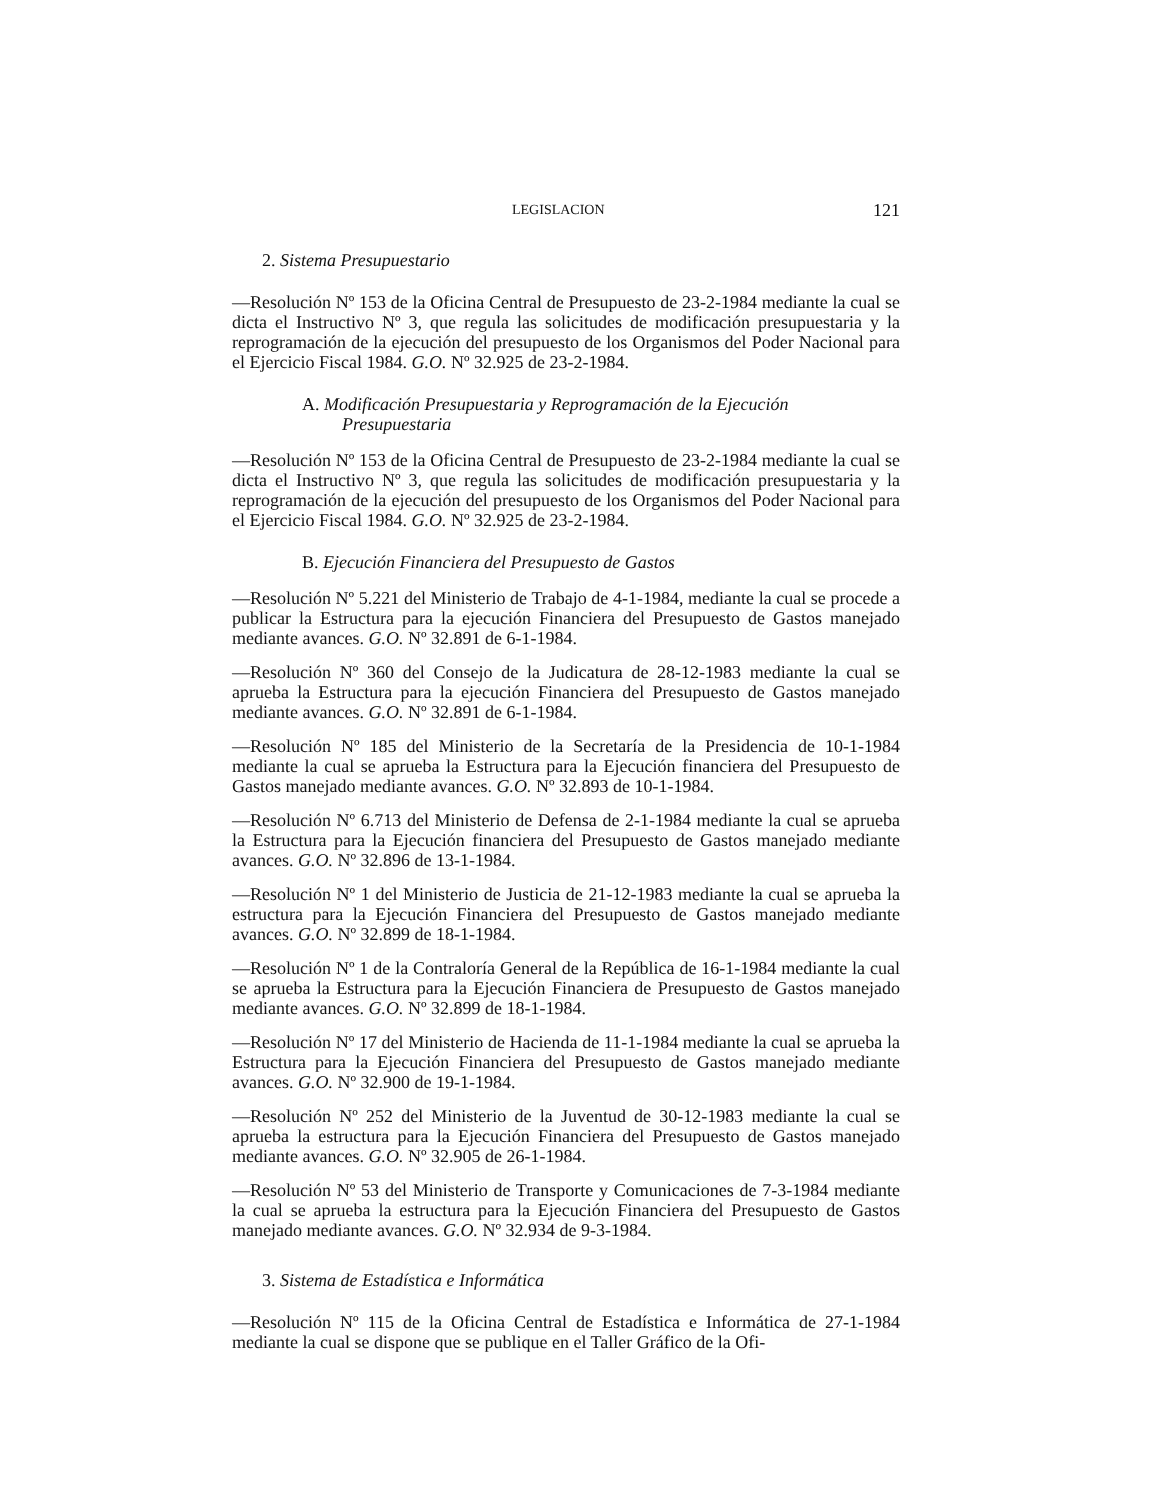LEGISLACION 121
2. Sistema Presupuestario
—Resolución Nº 153 de la Oficina Central de Presupuesto de 23-2-1984 mediante la cual se dicta el Instructivo Nº 3, que regula las solicitudes de modificación presupuestaria y la reprogramación de la ejecución del presupuesto de los Organismos del Poder Nacional para el Ejercicio Fiscal 1984. G.O. Nº 32.925 de 23-2-1984.
A. Modificación Presupuestaria y Reprogramación de la Ejecución Presupuestaria
—Resolución Nº 153 de la Oficina Central de Presupuesto de 23-2-1984 mediante la cual se dicta el Instructivo Nº 3, que regula las solicitudes de modificación presupuestaria y la reprogramación de la ejecución del presupuesto de los Organismos del Poder Nacional para el Ejercicio Fiscal 1984. G.O. Nº 32.925 de 23-2-1984.
B. Ejecución Financiera del Presupuesto de Gastos
—Resolución Nº 5.221 del Ministerio de Trabajo de 4-1-1984, mediante la cual se procede a publicar la Estructura para la ejecución Financiera del Presupuesto de Gastos manejado mediante avances. G.O. Nº 32.891 de 6-1-1984.
—Resolución Nº 360 del Consejo de la Judicatura de 28-12-1983 mediante la cual se aprueba la Estructura para la ejecución Financiera del Presupuesto de Gastos manejado mediante avances. G.O. Nº 32.891 de 6-1-1984.
—Resolución Nº 185 del Ministerio de la Secretaría de la Presidencia de 10-1-1984 mediante la cual se aprueba la Estructura para la Ejecución financiera del Presupuesto de Gastos manejado mediante avances. G.O. Nº 32.893 de 10-1-1984.
—Resolución Nº 6.713 del Ministerio de Defensa de 2-1-1984 mediante la cual se aprueba la Estructura para la Ejecución financiera del Presupuesto de Gastos manejado mediante avances. G.O. Nº 32.896 de 13-1-1984.
—Resolución Nº 1 del Ministerio de Justicia de 21-12-1983 mediante la cual se aprueba la estructura para la Ejecución Financiera del Presupuesto de Gastos manejado mediante avances. G.O. Nº 32.899 de 18-1-1984.
—Resolución Nº 1 de la Contraloría General de la República de 16-1-1984 mediante la cual se aprueba la Estructura para la Ejecución Financiera de Presupuesto de Gastos manejado mediante avances. G.O. Nº 32.899 de 18-1-1984.
—Resolución Nº 17 del Ministerio de Hacienda de 11-1-1984 mediante la cual se aprueba la Estructura para la Ejecución Financiera del Presupuesto de Gastos manejado mediante avances. G.O. Nº 32.900 de 19-1-1984.
—Resolución Nº 252 del Ministerio de la Juventud de 30-12-1983 mediante la cual se aprueba la estructura para la Ejecución Financiera del Presupuesto de Gastos manejado mediante avances. G.O. Nº 32.905 de 26-1-1984.
—Resolución Nº 53 del Ministerio de Transporte y Comunicaciones de 7-3-1984 mediante la cual se aprueba la estructura para la Ejecución Financiera del Presupuesto de Gastos manejado mediante avances. G.O. Nº 32.934 de 9-3-1984.
3. Sistema de Estadística e Informática
—Resolución Nº 115 de la Oficina Central de Estadística e Informática de 27-1-1984 mediante la cual se dispone que se publique en el Taller Gráfico de la Ofi-